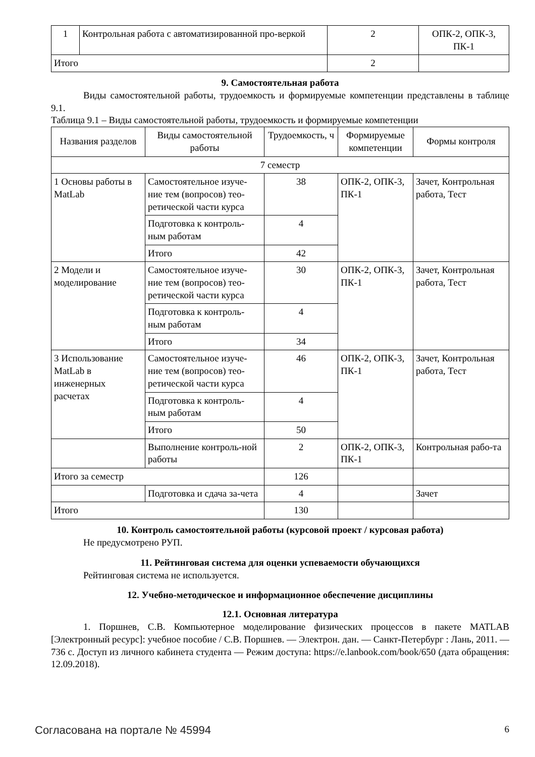| 1 | Контрольная работа с автоматизированной про-веркой | 2 | ОПК-2, ОПК-3, ПК-1 |
| Итого | | 2 | |
9. Самостоятельная работа
Виды самостоятельной работы, трудоемкость и формируемые компетенции представлены в таблице 9.1.
Таблица 9.1 – Виды самостоятельной работы, трудоемкость и формируемые компетенции
| Названия разделов | Виды самостоятельной работы | Трудоемкость, ч | Формируемые компетенции | Формы контроля |
| --- | --- | --- | --- | --- |
| 7 семестр | | | | |
| 1 Основы работы в MatLab | Самостоятельное изуче-ние тем (вопросов) тео-ретической части курса | 38 | ОПК-2, ОПК-3, ПК-1 | Зачет, Контрольная работа, Тест |
| | Подготовка к контроль-ным работам | 4 | | |
| | Итого | 42 | | |
| 2 Модели и моделирование | Самостоятельное изуче-ние тем (вопросов) тео-ретической части курса | 30 | ОПК-2, ОПК-3, ПК-1 | Зачет, Контрольная работа, Тест |
| | Подготовка к контроль-ным работам | 4 | | |
| | Итого | 34 | | |
| 3 Использование MatLab в инженерных расчетах | Самостоятельное изуче-ние тем (вопросов) тео-ретической части курса | 46 | ОПК-2, ОПК-3, ПК-1 | Зачет, Контрольная работа, Тест |
| | Подготовка к контроль-ным работам | 4 | | |
| | Итого | 50 | | |
| | Выполнение контроль-ной работы | 2 | ОПК-2, ОПК-3, ПК-1 | Контрольная рабо-та |
| Итого за семестр | | 126 | | |
| | Подготовка и сдача за-чета | 4 | | Зачет |
| Итого | | 130 | | |
10. Контроль самостоятельной работы (курсовой проект / курсовая работа)
Не предусмотрено РУП.
11. Рейтинговая система для оценки успеваемости обучающихся
Рейтинговая система не используется.
12. Учебно-методическое и информационное обеспечение дисциплины
12.1. Основная литература
1. Поршнев, С.В. Компьютерное моделирование физических процессов в пакете MATLAB [Электронный ресурс]: учебное пособие / С.В. Поршнев. — Электрон. дан. — Санкт-Петербург : Лань, 2011. — 736 с. Доступ из личного кабинета студента — Режим доступа: https://e.lanbook.com/book/650 (дата обращения: 12.09.2018).
Согласована на портале № 45994 6